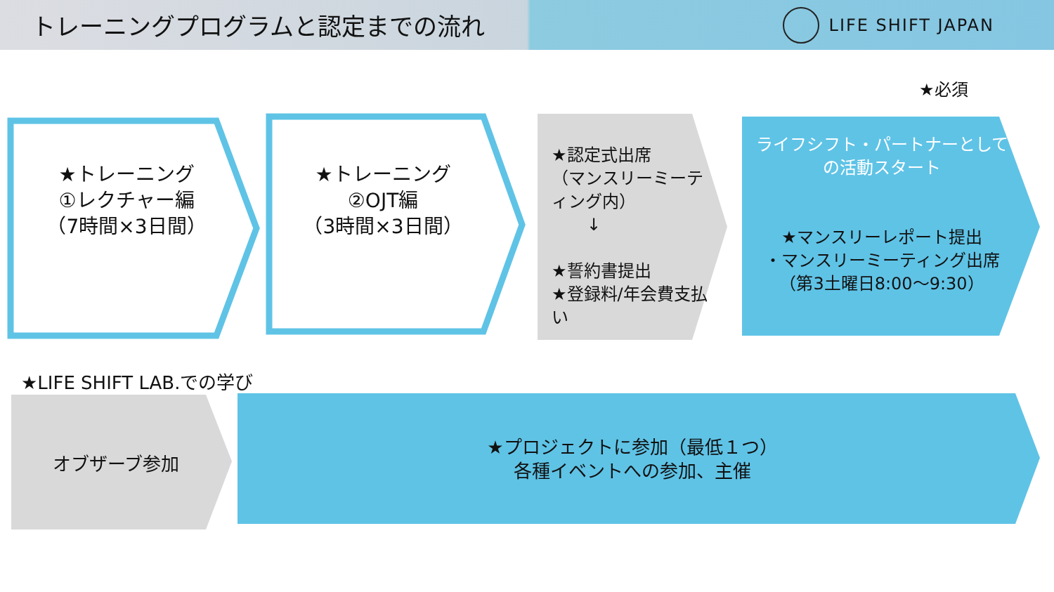トレーニングプログラムと認定までの流れ
LIFE SHIFT JAPAN
★必須
★トレーニング
①レクチャー編
（7時間×3日間）
★トレーニング
②OJT編
（3時間×3日間）
★認定式出席
（マンスリーミーティング内）
↓
★誓約書提出
★登録料/年会費支払い
ライフシフト・パートナーとしての活動スタート
★マンスリーレポート提出
・マンスリーミーティング出席
（第3土曜日8:00〜9:30）
★LIFE SHIFT LAB.での学び
オブザーブ参加
★プロジェクトに参加（最低１つ）
各種イベントへの参加、主催